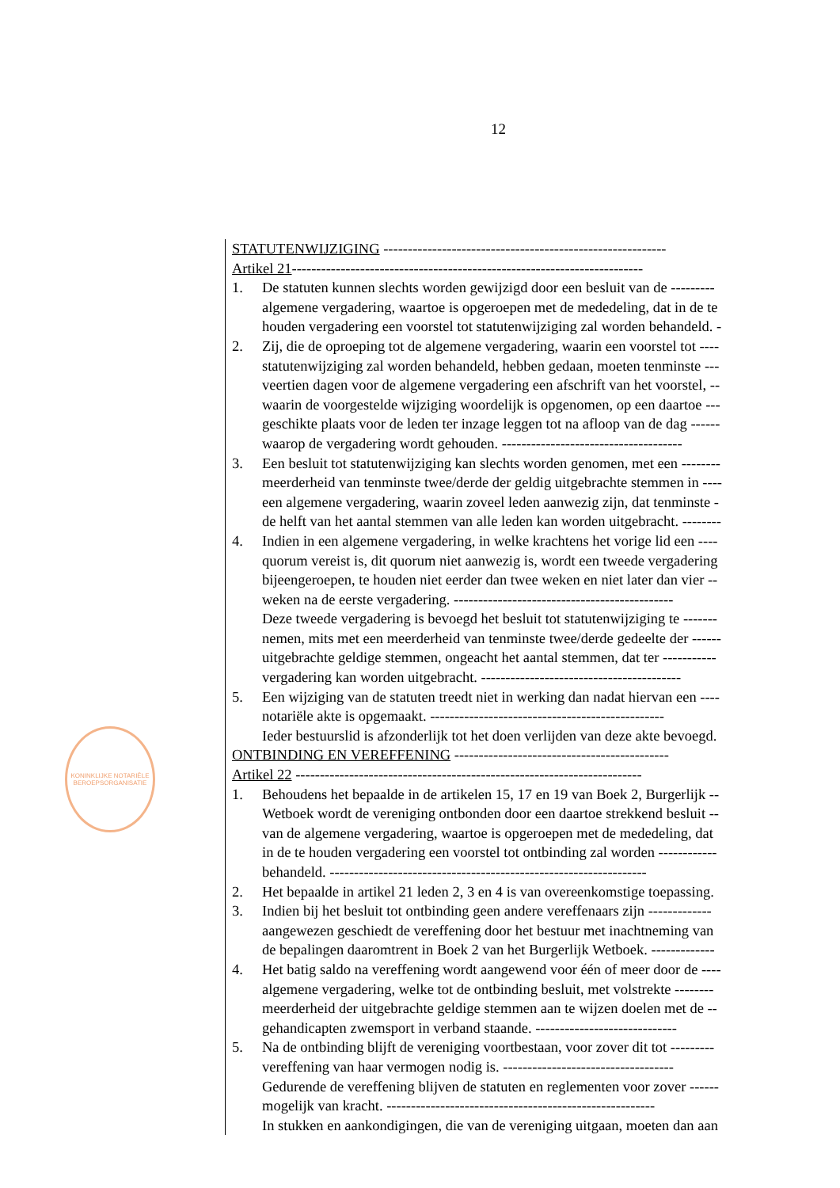12
KONINKLIJKE NOTARIËLE BEROEPSORGANISATIE
STATUTENWIJZIGING ----------------------------------------------------------
Artikel 21------------------------------------------------------------------------
1. De statuten kunnen slechts worden gewijzigd door een besluit van de ---------
algemene vergadering, waartoe is opgeroepen met de mededeling, dat in de te
houden vergadering een voorstel tot statutenwijziging zal worden behandeld. -
2. Zij, die de oproeping tot de algemene vergadering, waarin een voorstel tot ----
statutenwijziging zal worden behandeld, hebben gedaan, moeten tenminste ---
veertien dagen voor de algemene vergadering een afschrift van het voorstel, --
waarin de voorgestelde wijziging woordelijk is opgenomen, op een daartoe ---
geschikte plaats voor de leden ter inzage leggen tot na afloop van de dag ------
waarop de vergadering wordt gehouden. -------------------------------------
3. Een besluit tot statutenwijziging kan slechts worden genomen, met een --------
meerderheid van tenminste twee/derde der geldig uitgebrachte stemmen in ----
een algemene vergadering, waarin zoveel leden aanwezig zijn, dat tenminste -
de helft van het aantal stemmen van alle leden kan worden uitgebracht. --------
4. Indien in een algemene vergadering, in welke krachtens het vorige lid een ----
quorum vereist is, dit quorum niet aanwezig is, wordt een tweede vergadering
bijeengeroepen, te houden niet eerder dan twee weken en niet later dan vier --
weken na de eerste vergadering. ---------------------------------------------
Deze tweede vergadering is bevoegd het besluit tot statutenwijziging te -------
nemen, mits met een meerderheid van tenminste twee/derde gedeelte der ------
uitgebrachte geldige stemmen, ongeacht het aantal stemmen, dat ter -----------
vergadering kan worden uitgebracht. -----------------------------------------
5. Een wijziging van de statuten treedt niet in werking dan nadat hiervan een ----
notariële akte is opgemaakt. ------------------------------------------------
Ieder bestuurslid is afzonderlijk tot het doen verlijden van deze akte bevoegd.
ONTBINDING EN VEREFFENING --------------------------------------------
Artikel 22 -----------------------------------------------------------------------
1. Behoudens het bepaalde in de artikelen 15, 17 en 19 van Boek 2, Burgerlijk --
Wetboek wordt de vereniging ontbonden door een daartoe strekkend besluit --
van de algemene vergadering, waartoe is opgeroepen met de mededeling, dat
in de te houden vergadering een voorstel tot ontbinding zal worden ------------
behandeld. -----------------------------------------------------------------
2. Het bepaalde in artikel 21 leden 2, 3 en 4 is van overeenkomstige toepassing.
3. Indien bij het besluit tot ontbinding geen andere vereffenaars zijn -------------
aangewezen geschiedt de vereffening door het bestuur met inachtneming van
de bepalingen daaromtrent in Boek 2 van het Burgerlijk Wetboek. -------------
4. Het batig saldo na vereffening wordt aangewend voor één of meer door de ----
algemene vergadering, welke tot de ontbinding besluit, met volstrekte --------
meerderheid der uitgebrachte geldige stemmen aan te wijzen doelen met de --
gehandicapten zwemsport in verband staande. -----------------------------
5. Na de ontbinding blijft de vereniging voortbestaan, voor zover dit tot ---------
vereffening van haar vermogen nodig is. -----------------------------------
Gedurende de vereffening blijven de statuten en reglementen voor zover ------
mogelijk van kracht. -------------------------------------------------------
In stukken en aankondigingen, die van de vereniging uitgaan, moeten dan aan